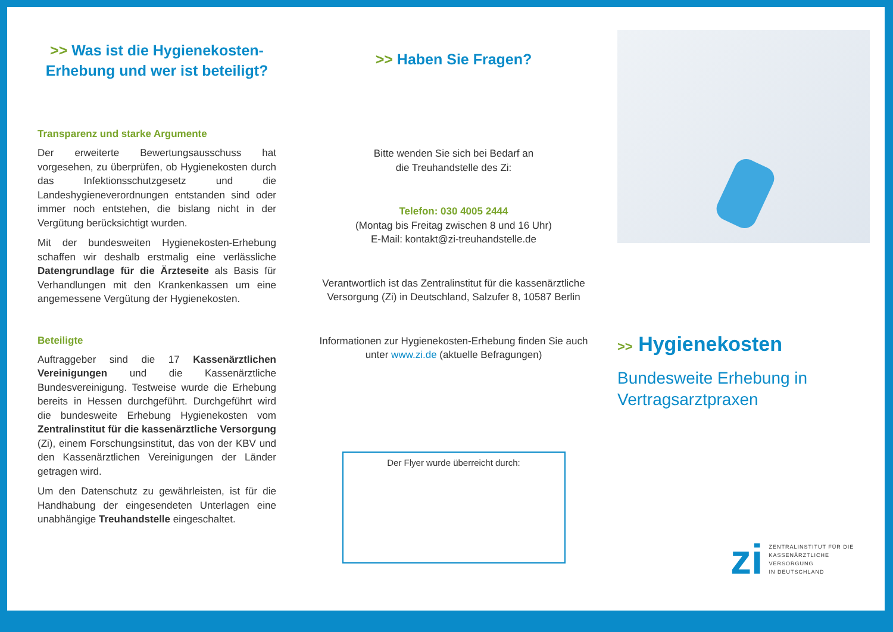>> Was ist die Hygienekosten-Erhebung und wer ist beteiligt?
Transparenz und starke Argumente
Der erweiterte Bewertungsausschuss hat vorgesehen, zu überprüfen, ob Hygienekosten durch das Infektionsschutzgesetz und die Landeshygieneverordnungen entstanden sind oder immer noch entstehen, die bislang nicht in der Vergütung berücksichtigt wurden.
Mit der bundesweiten Hygienekosten-Erhebung schaffen wir deshalb erstmalig eine verlässliche Datengrundlage für die Ärzteseite als Basis für Verhandlungen mit den Krankenkassen um eine angemessene Vergütung der Hygienekosten.
Beteiligte
Auftraggeber sind die 17 Kassenärztlichen Vereinigungen und die Kassenärztliche Bundesvereinigung. Testweise wurde die Erhebung bereits in Hessen durchgeführt. Durchgeführt wird die bundesweite Erhebung Hygienekosten vom Zentralinstitut für die kassenärztliche Versorgung (Zi), einem Forschungsinstitut, das von der KBV und den Kassenärztlichen Vereinigungen der Länder getragen wird.
Um den Datenschutz zu gewährleisten, ist für die Handhabung der eingesendeten Unterlagen eine unabhängige Treuhandstelle eingeschaltet.
>> Haben Sie Fragen?
Bitte wenden Sie sich bei Bedarf an
die Treuhandstelle des Zi:
Telefon: 030 4005 2444
(Montag bis Freitag zwischen 8 und 16 Uhr)
E-Mail: kontakt@zi-treuhandstelle.de
Verantwortlich ist das Zentralinstitut für die kassenärztliche Versorgung (Zi) in Deutschland, Salzufer 8, 10587 Berlin
Informationen zur Hygienekosten-Erhebung finden Sie auch unter www.zi.de (aktuelle Befragungen)
Der Flyer wurde überreicht durch:
>> Hygienekosten
Bundesweite Erhebung in Vertragsarztpraxen
zi
ZENTRALINSTITUT FÜR DIE
KASSENÄRZTLICHE VERSORGUNG
IN DEUTSCHLAND